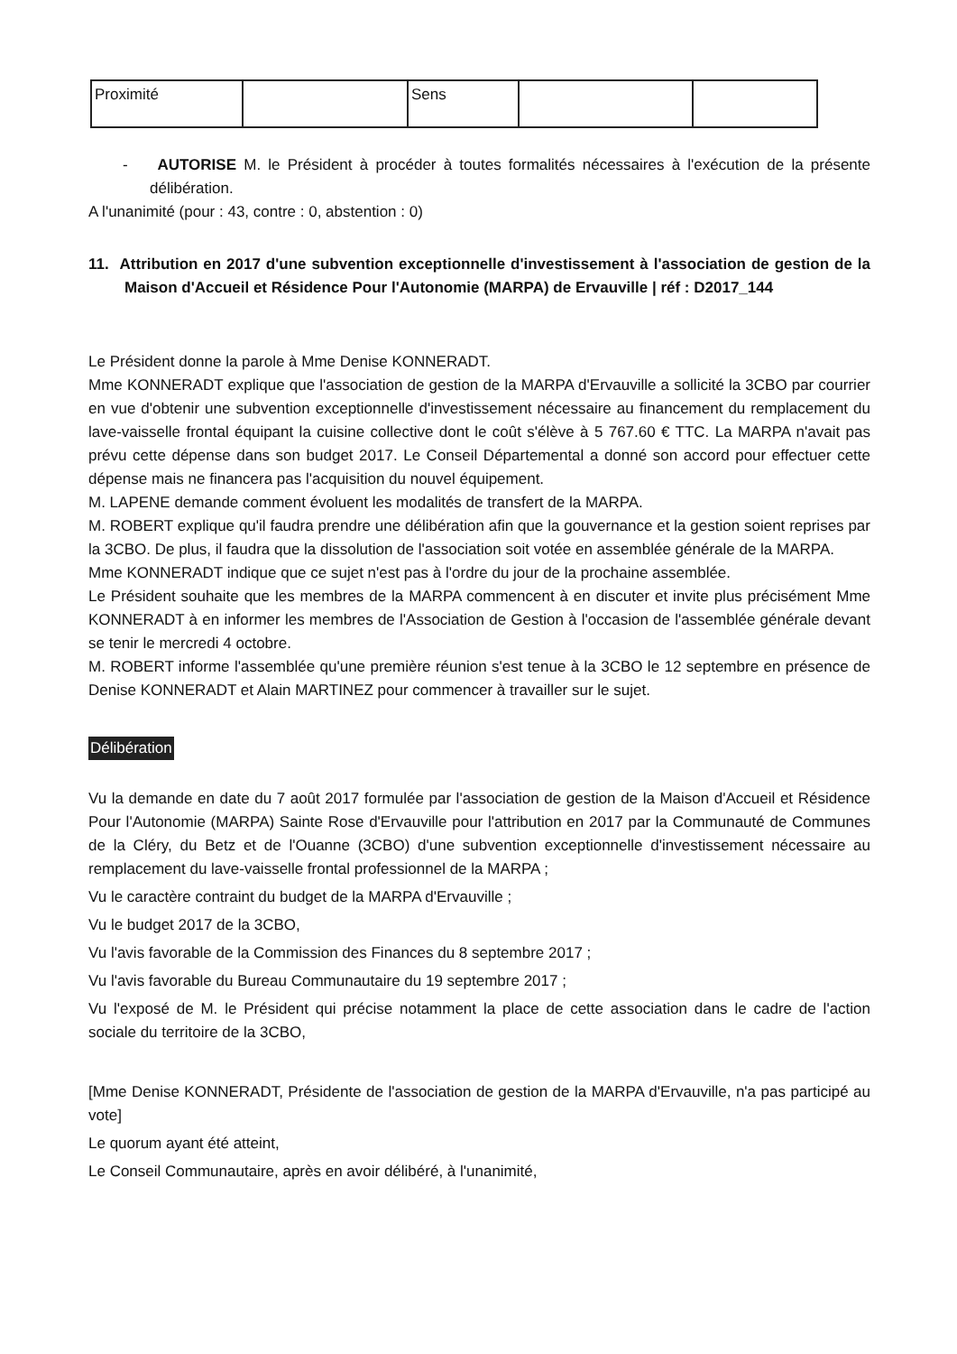| Proximité | | Sens | | |
- AUTORISE M. le Président à procéder à toutes formalités nécessaires à l'exécution de la présente délibération.
A l'unanimité (pour : 43, contre : 0, abstention : 0)
11. Attribution en 2017 d'une subvention exceptionnelle d'investissement à l'association de gestion de la Maison d'Accueil et Résidence Pour l'Autonomie (MARPA) de Ervauville | réf : D2017_144
Le Président donne la parole à Mme Denise KONNERADT.
Mme KONNERADT explique que l'association de gestion de la MARPA d'Ervauville a sollicité la 3CBO par courrier en vue d'obtenir une subvention exceptionnelle d'investissement nécessaire au financement du remplacement du lave-vaisselle frontal équipant la cuisine collective dont le coût s'élève à 5 767.60 € TTC. La MARPA n'avait pas prévu cette dépense dans son budget 2017. Le Conseil Départemental a donné son accord pour effectuer cette dépense mais ne financera pas l'acquisition du nouvel équipement.
M. LAPENE demande comment évoluent les modalités de transfert de la MARPA.
M. ROBERT explique qu'il faudra prendre une délibération afin que la gouvernance et la gestion soient reprises par la 3CBO. De plus, il faudra que la dissolution de l'association soit votée en assemblée générale de la MARPA.
Mme KONNERADT indique que ce sujet n'est pas à l'ordre du jour de la prochaine assemblée.
Le Président souhaite que les membres de la MARPA commencent à en discuter et invite plus précisément Mme KONNERADT à en informer les membres de l'Association de Gestion à l'occasion de l'assemblée générale devant se tenir le mercredi 4 octobre.
M. ROBERT informe l'assemblée qu'une première réunion s'est tenue à la 3CBO le 12 septembre en présence de Denise KONNERADT et Alain MARTINEZ pour commencer à travailler sur le sujet.
Délibération
Vu la demande en date du 7 août 2017 formulée par l'association de gestion de la Maison d'Accueil et Résidence Pour l'Autonomie (MARPA) Sainte Rose d'Ervauville pour l'attribution en 2017 par la Communauté de Communes de la Cléry, du Betz et de l'Ouanne (3CBO) d'une subvention exceptionnelle d'investissement nécessaire au remplacement du lave-vaisselle frontal professionnel de la MARPA ;
Vu le caractère contraint du budget de la MARPA d'Ervauville ;
Vu le budget 2017 de la 3CBO,
Vu l'avis favorable de la Commission des Finances du 8 septembre 2017 ;
Vu l'avis favorable du Bureau Communautaire du 19 septembre 2017 ;
Vu l'exposé de M. le Président qui précise notamment la place de cette association dans le cadre de l'action sociale du territoire de la 3CBO,
[Mme Denise KONNERADT, Présidente de l'association de gestion de la MARPA d'Ervauville, n'a pas participé au vote]
Le quorum ayant été atteint,
Le Conseil Communautaire, après en avoir délibéré, à l'unanimité,